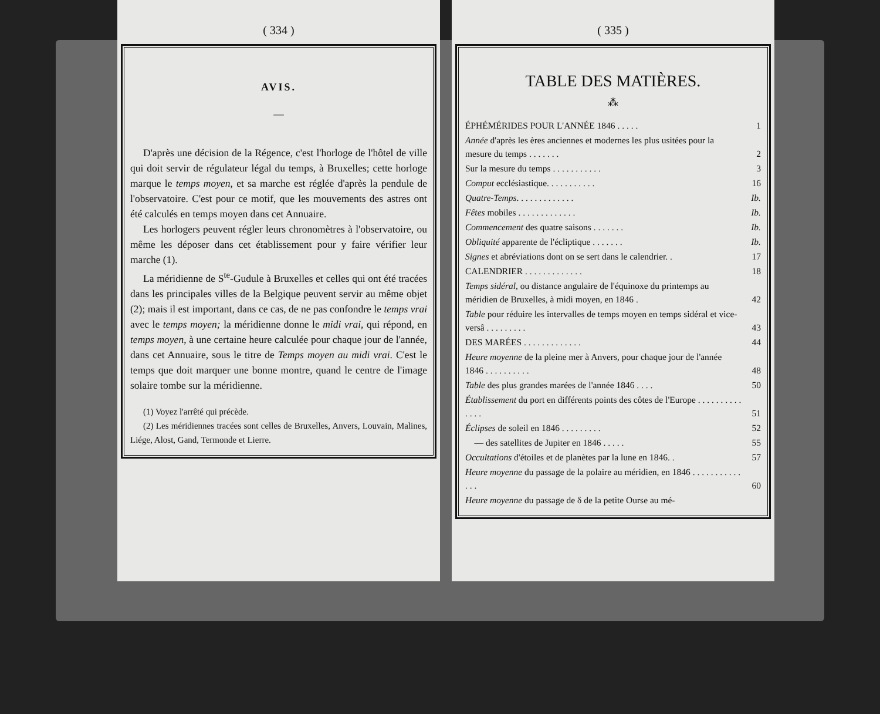( 334 )
AVIS.
—
D'après une décision de la Régence, c'est l'horloge de l'hôtel de ville qui doit servir de régulateur légal du temps, à Bruxelles; cette horloge marque le temps moyen, et sa marche est réglée d'après la pendule de l'observatoire. C'est pour ce motif, que les mouvements des astres ont été calculés en temps moyen dans cet Annuaire.
Les horlogers peuvent régler leurs chronomètres à l'observatoire, ou même les déposer dans cet établissement pour y faire vérifier leur marche (1).
La méridienne de S<sup>te</sup>-Gudule à Bruxelles et celles qui ont été tracées dans les principales villes de la Belgique peuvent servir au même objet (2); mais il est important, dans ce cas, de ne pas confondre le temps vrai avec le temps moyen; la méridienne donne le midi vrai, qui répond, en temps moyen, à une certaine heure calculée pour chaque jour de l'année, dans cet Annuaire, sous le titre de Temps moyen au midi vrai. C'est le temps que doit marquer une bonne montre, quand le centre de l'image solaire tombe sur la méridienne.
(1) Voyez l'arrêté qui précède.
(2) Les méridiennes tracées sont celles de Bruxelles, Anvers, Louvain, Malines, Liége, Alost, Gand, Termonde et Lierre.
( 335 )
TABLE DES MATIÈRES.
⁂
| ÉPHÉMÉRIDES POUR L'ANNÉE 1846 . . . . . | 1 |
| Année d'après les ères anciennes et modernes les plus usitées pour la mesure du temps . . . . . . . | 2 |
| Sur la mesure du temps . . . . . . . . . . . | 3 |
| Comput ecclésiastique. . . . . . . . . . . | 16 |
| Quatre-Temps . . . . . . . . . . . . . | Ib. |
| Fêtes mobiles . . . . . . . . . . . . . | Ib. |
| Commencement des quatre saisons . . . . . . . | Ib. |
| Obliquité apparente de l'écliptique . . . . . . . | Ib. |
| Signes et abréviations dont on se sert dans le calendrier. . | 17 |
| CALENDRIER . . . . . . . . . . . . . | 18 |
| Temps sidéral , ou distance angulaire de l'équinoxe du printemps au méridien de Bruxelles, à midi moyen, en 1846 . | 42 |
| Table pour réduire les intervalles de temps moyen en temps sidéral et vice-versâ . . . . . . . . . | 43 |
| DES MARÉES . . . . . . . . . . . . . | 44 |
| Heure moyenne de la pleine mer à Anvers, pour chaque jour de l'année 1846 . . . . . . . . . . | 48 |
| Table des plus grandes marées de l'année 1846 . . . . | 50 |
| Établissement du port en différents points des côtes de l'Europe . . . . . . . . . . . . . . | 51 |
| Éclipses de soleil en 1846 . . . . . . . . . | 52 |
| — des satellites de Jupiter en 1846 . . . . . | 55 |
| Occultations d'étoiles et de planètes par la lune en 1846. . | 57 |
| Heure moyenne du passage de la polaire au méridien, en 1846 . . . . . . . . . . . . . . | 60 |
| Heure moyenne du passage de δ de la petite Ourse au mé- | |